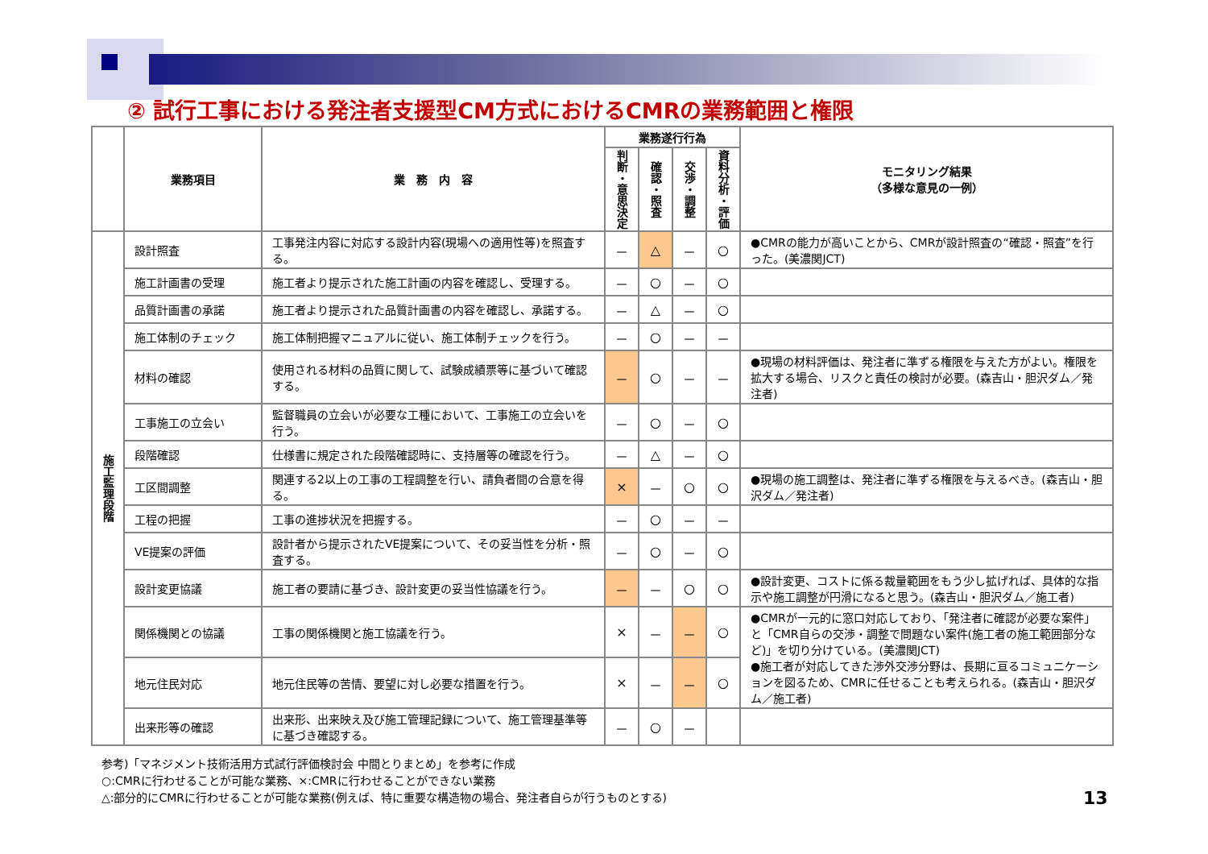② 試行工事における発注者支援型CM方式におけるCMRの業務範囲と権限
| | 業務項目 | 業 務 内 容 | 業務遂行行為 | | | | モニタリング結果 （多様な意見の一例） |
| --- | --- | --- | --- | --- | --- | --- | --- |
| | | | 判断・意思決定 | 確認・照査 | 交渉・調整 | 資料分析・評価 | |
| 施工監理段階 | 設計照査 | 工事発注内容に対応する設計内容(現場への適用性等)を照査する。 | － | △ | － | ○ | ●CMRの能力が高いことから、CMRが設計照査の“確認・照査”を行った。(美濃関JCT) |
| | 施工計画書の受理 | 施工者より提示された施工計画の内容を確認し、受理する。 | － | ○ | － | ○ | |
| | 品質計画書の承諾 | 施工者より提示された品質計画書の内容を確認し、承諾する。 | － | △ | － | ○ | |
| | 施工体制のチェック | 施工体制把握マニュアルに従い、施工体制チェックを行う。 | － | ○ | － | － | |
| | 材料の確認 | 使用される材料の品質に関して、試験成績票等に基づいて確認する。 | － | ○ | － | － | ●現場の材料評価は、発注者に準ずる権限を与えた方がよい。権限を拡大する場合、リスクと責任の検討が必要。(森吉山・胆沢ダム／発注者) |
| | 工事施工の立会い | 監督職員の立会いが必要な工種において、工事施工の立会いを行う。 | － | ○ | － | ○ | |
| | 段階確認 | 仕様書に規定された段階確認時に、支持層等の確認を行う。 | － | △ | － | ○ | |
| | 工区間調整 | 関連する2以上の工事の工程調整を行い、請負者間の合意を得る。 | × | － | ○ | ○ | ●現場の施工調整は、発注者に準ずる権限を与えるべき。(森吉山・胆沢ダム／発注者) |
| | 工程の把握 | 工事の進捗状況を把握する。 | － | ○ | － | － | |
| | VE提案の評価 | 設計者から提示されたVE提案について、その妥当性を分析・照査する。 | － | ○ | － | ○ | |
| | 設計変更協議 | 施工者の要請に基づき、設計変更の妥当性協議を行う。 | － | － | ○ | ○ | ●設計変更、コストに係る裁量範囲をもう少し拡げれば、具体的な指示や施工調整が円滑になると思う。(森吉山・胆沢ダム／施工者) |
| | 関係機関との協議 | 工事の関係機関と施工協議を行う。 | × | － | － | ○ | ●CMRが一元的に窓口対応しており、「発注者に確認が必要な案件」と「CMR自らの交渉・調整で問題ない案件(施工者の施工範囲部分など)」を切り分けている。(美濃関JCT) ●施工者が対応してきた渉外交渉分野は、長期に亘るコミュニケーションを図るため、CMRに任せることも考えられる。(森吉山・胆沢ダム／施工者) |
| | 地元住民対応 | 地元住民等の苦情、要望に対し必要な措置を行う。 | × | － | － | ○ | |
| | 出来形等の確認 | 出来形、出来映え及び施工管理記録について、施工管理基準等に基づき確認する。 | － | ○ | － | | |
参考)「マネジメント技術活用方式試行評価検討会 中間とりまとめ」を参考に作成
○:CMRに行わせることが可能な業務、×:CMRに行わせることができない業務
△:部分的にCMRに行わせることが可能な業務(例えば、特に重要な構造物の場合、発注者自らが行うものとする)
13